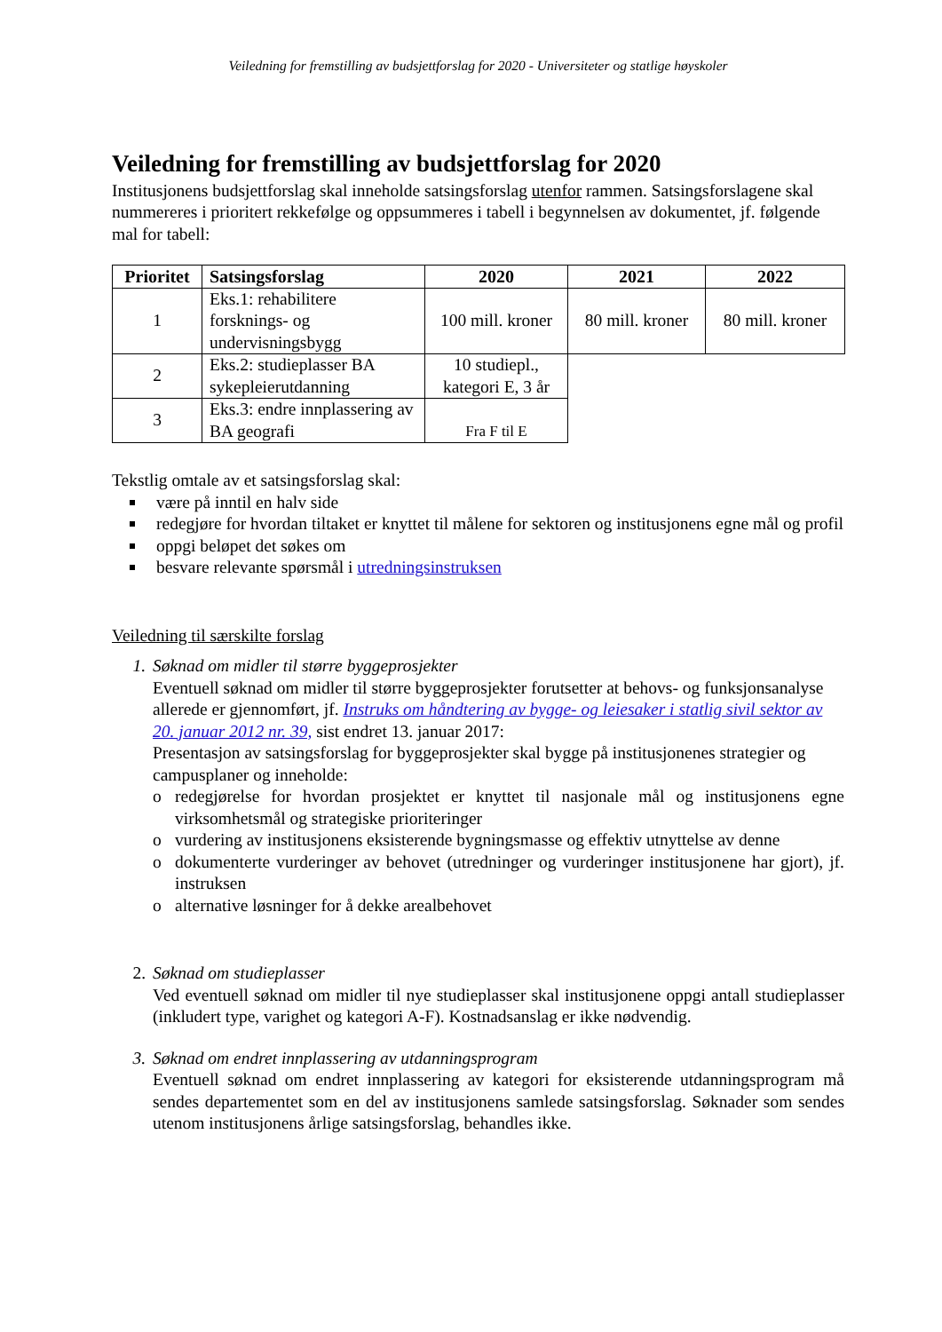Veiledning for fremstilling av budsjettforslag for 2020 - Universiteter og statlige høyskoler
Veiledning for fremstilling av budsjettforslag for 2020
Institusjonens budsjettforslag skal inneholde satsingsforslag utenfor rammen. Satsingsforslagene skal nummereres i prioritert rekkefølge og oppsummeres i tabell i begynnelsen av dokumentet, jf. følgende mal for tabell:
| Prioritet | Satsingsforslag | 2020 | 2021 | 2022 |
| --- | --- | --- | --- | --- |
| 1 | Eks.1: rehabilitere forsknings- og undervisningsbygg | 100 mill. kroner | 80 mill. kroner | 80 mill. kroner |
| 2 | Eks.2: studieplasser BA sykepleierutdanning | 10 studiepl., kategori E, 3 år | | |
| 3 | Eks.3: endre innplassering av BA geografi | Fra F til E | | |
Tekstlig omtale av et satsingsforslag skal:
være på inntil en halv side
redegjøre for hvordan tiltaket er knyttet til målene for sektoren og institusjonens egne mål og profil
oppgi beløpet det søkes om
besvare relevante spørsmål i utredningsinstruksen
Veiledning til særskilte forslag
1. Søknad om midler til større byggeprosjekter
Eventuell søknad om midler til større byggeprosjekter forutsetter at behovs- og funksjonsanalyse allerede er gjennomført, jf. Instruks om håndtering av bygge- og leiesaker i statlig sivil sektor av 20. januar 2012 nr. 39, sist endret 13. januar 2017:
Presentasjon av satsingsforslag for byggeprosjekter skal bygge på institusjonenes strategier og campusplaner og inneholde:
o redegjørelse for hvordan prosjektet er knyttet til nasjonale mål og institusjonens egne virksomhetsmål og strategiske prioriteringer
o vurdering av institusjonens eksisterende bygningsmasse og effektiv utnyttelse av denne
o dokumenterte vurderinger av behovet (utredninger og vurderinger institusjonene har gjort), jf. instruksen
o alternative løsninger for å dekke arealbehovet
2. Søknad om studieplasser
Ved eventuell søknad om midler til nye studieplasser skal institusjonene oppgi antall studieplasser (inkludert type, varighet og kategori A-F). Kostnadsanslag er ikke nødvendig.
3. Søknad om endret innplassering av utdanningsprogram
Eventuell søknad om endret innplassering av kategori for eksisterende utdanningsprogram må sendes departementet som en del av institusjonens samlede satsingsforslag. Søknader som sendes utenom institusjonens årlige satsingsforslag, behandles ikke.